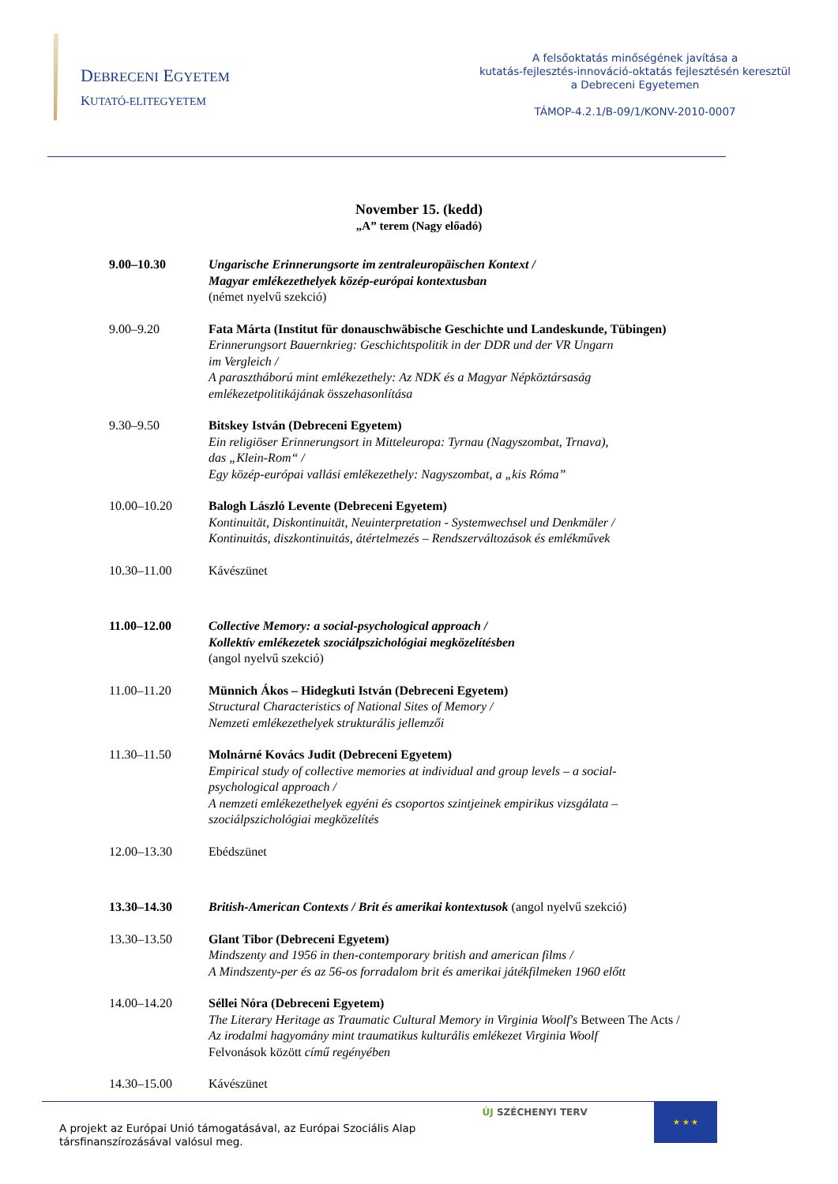DEBRECENI EGYETEM
KUTATÓ-ELITEGYETEM
A felsőoktatás minőségének javítása a
kutatás-fejlesztés-innováció-oktatás fejlesztésén keresztül
a Debreceni Egyetemen
TÁMOP-4.2.1/B-09/1/KONV-2010-0007
November 15. (kedd)
„A” terem (Nagy előadó)
9.00–10.30 Ungarische Erinnerungsorte im zentraleuropäischen Kontext /
Magyar emlékezethelyek közép-európai kontextusban
(német nyelvű szekció)
9.00–9.20 Fata Márta (Institut für donauschwäbische Geschichte und Landeskunde, Tübingen)
Erinnerungsort Bauernkrieg: Geschichtspolitik in der DDR und der VR Ungarn
im Vergleich /
A parasztháború mint emlékezethely: Az NDK és a Magyar Népköztársaság
emlékezetpolitikájának összehasonlítása
9.30–9.50 Bitskey István (Debreceni Egyetem)
Ein religiöser Erinnerungsort in Mitteleuropa: Tyrnau (Nagyszombat, Trnava),
das „Klein-Rom“ /
Egy közép-európai vallási emlékezethely: Nagyszombat, a „kis Róma”
10.00–10.20 Balogh László Levente (Debreceni Egyetem)
Kontinuität, Diskontinuität, Neuinterpretation - Systemwechsel und Denkmäler /
Kontinuitás, diszkontinuitás, átértelmezés – Rendszerváltozások és emlékművek
10.30–11.00 Kávészünet
11.00–12.00 Collective Memory: a social-psychological approach /
Kollektív emlékezetek szociálpszichológiai megközelítésben
(angol nyelvű szekció)
11.00–11.20 Münnich Ákos – Hidegkuti István (Debreceni Egyetem)
Structural Characteristics of National Sites of Memory /
Nemzeti emlékezethelyek strukturális jellemzői
11.30–11.50 Molnárné Kovács Judit (Debreceni Egyetem)
Empirical study of collective memories at individual and group levels – a social-
psychological approach /
A nemzeti emlékezethelyek egyéni és csoportos szintjeinek empirikus vizsgálata –
szociálpszichológiai megközelítés
12.00–13.30 Ebédszünet
13.30–14.30 British-American Contexts / Brit és amerikai kontextusok (angol nyelvű szekció)
13.30–13.50 Glant Tibor (Debreceni Egyetem)
Mindszenty and 1956 in then-contemporary british and american films /
A Mindszenty-per és az 56-os forradalom brit és amerikai játékfilmeken 1960 előtt
14.00–14.20 Séllei Nóra (Debreceni Egyetem)
The Literary Heritage as Traumatic Cultural Memory in Virginia Woolf's Between The Acts /
Az irodalmi hagyomány mint traumatikus kulturális emlékezet Virginia Woolf
Felvonások között című regényében
14.30–15.00 Kávészünet
A projekt az Európai Unió támogatásával, az Európai Szociális Alap
társfinanszírozásával valósul meg.
ÚJ SZÉCHENYI TERV
★ ★ ★